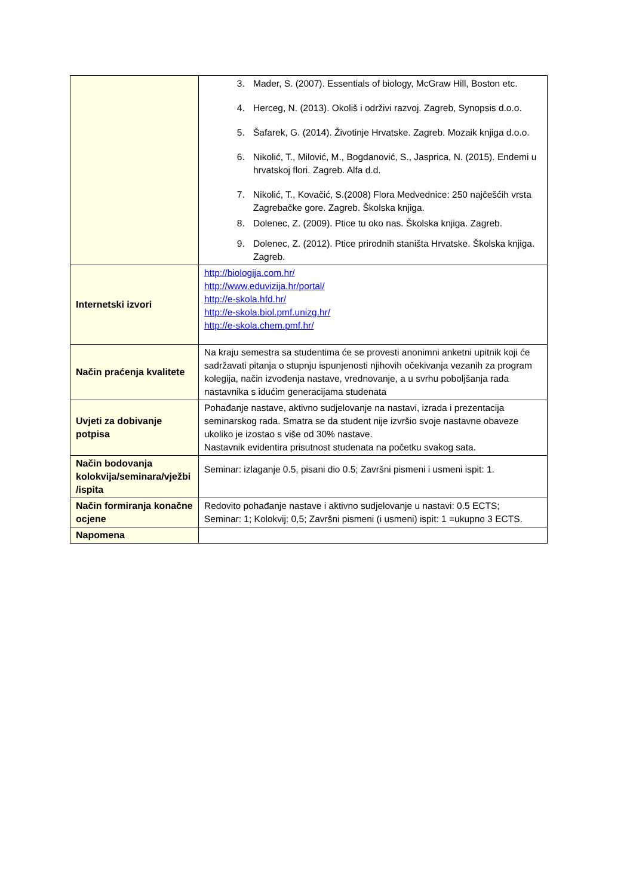| | 3. Mader, S. (2007). Essentials of biology, McGraw Hill, Boston etc. 4. Herceg, N. (2013). Okoliš i održivi razvoj. Zagreb, Synopsis d.o.o. 5. Šafarek, G. (2014). Životinje Hrvatske. Zagreb. Mozaik knjiga d.o.o. 6. Nikolić, T., Milović, M., Bogdanović, S., Jasprica, N. (2015). Endemi u hrvatskoj flori. Zagreb. Alfa d.d. 7. Nikolić, T., Kovačić, S.(2008) Flora Medvednice: 250 najčešćih vrsta Zagrebačke gore. Zagreb. Školska knjiga. 8. Dolenec, Z. (2009). Ptice tu oko nas. Školska knjiga. Zagreb. 9. Dolenec, Z. (2012). Ptice prirodnih staništa Hrvatske. Školska knjiga. Zagreb. |
| Internetski izvori | http://biologija.com.hr/ http://www.eduvizija.hr/portal/ http://e-skola.hfd.hr/ http://e-skola.biol.pmf.unizg.hr/ http://e-skola.chem.pmf.hr/ |
| Način praćenja kvalitete | Na kraju semestra sa studentima će se provesti anonimni anketni upitnik koji će sadržavati pitanja o stupnju ispunjenosti njihovih očekivanja vezanih za program kolegija, način izvođenja nastave, vrednovanje, a u svrhu poboljšanja rada nastavnika s idućim generacijama studenata |
| Uvjeti za dobivanje potpisa | Pohađanje nastave, aktivno sudjelovanje na nastavi, izrada i prezentacija seminarskog rada. Smatra se da student nije izvršio svoje nastavne obaveze ukoliko je izostao s više od 30% nastave. Nastavnik evidentira prisutnost studenata na početku svakog sata. |
| Način bodovanja kolokvija/seminara/vježbi /ispita | Seminar: izlaganje 0.5, pisani dio 0.5; Završni pismeni i usmeni ispit: 1. |
| Način formiranja konačne ocjene | Redovito pohađanje nastave i aktivno sudjelovanje u nastavi: 0.5 ECTS; Seminar: 1; Kolokvij: 0,5; Završni pismeni (i usmeni) ispit: 1 =ukupno 3 ECTS. |
| Napomena | |